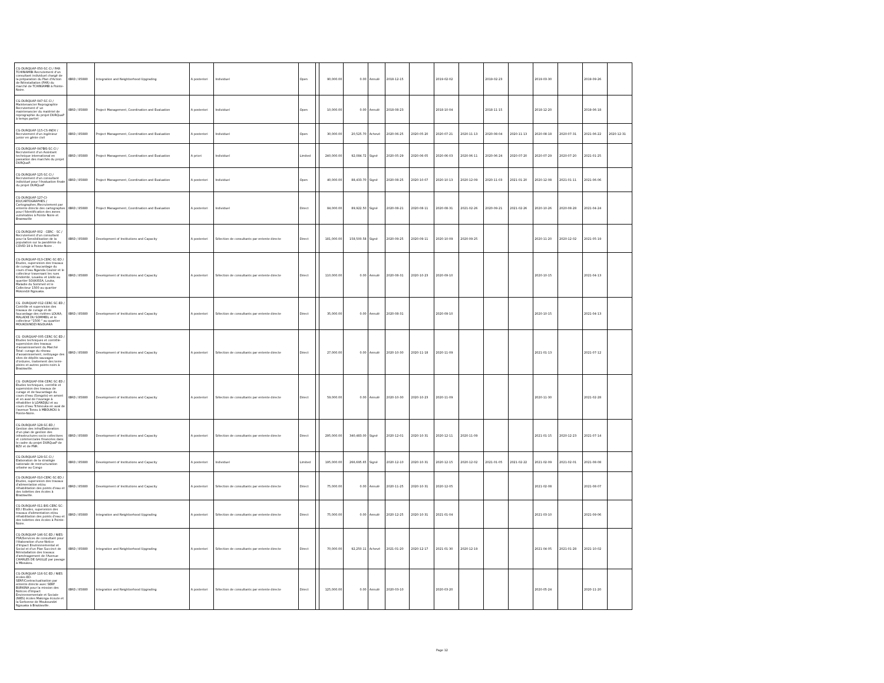| CG-DURQUAP-050-SC-CI / PAR TCHINIAMBI-Recrutement d'un consultant individuel chargé de la préparation du Plan d'Action de Réinstallation (PAR) du marché de TCHINIAMBI à Pointe-Noire. | IBRD / 85880 | Integration and Neighborhood Upgrading | A posteriori | Individuel | Open | | 90,000.00 | 0.00 | Annulé | 2018-12-15 | | 2019-02-02 | | 2019-02-23 | | 2019-03-30 | | 2019-09-26 | |
| CG-DURQUAP-047-SC-CI / Maintenancier Reprographie Recrutement d' un maintenancier du matériel de reprographie du projet DURQuaP à temps partiel | IBRD / 85880 | Project Management, Coordination and Evaluation | A posteriori | Individuel | Open | | 10,000.00 | 0.00 | Annulé | 2018-08-23 | | 2018-10-04 | | 2018-11-15 | | 2018-12-20 | | 2019-06-18 | |
| CG-DURQUAP-115-CS-INDV / Recrutement d'un ingénieur junior en génie civil | IBRD / 85880 | Project Management, Coordination and Evaluation | A posteriori | Individuel | Open | | 30,000.00 | 20,525.70 | Achevé | 2020-06-25 | 2020-05-20 | 2020-07-21 | 2020-11-13 | 2020-08-04 | 2020-11-13 | 2020-08-18 | 2020-07-31 | 2021-06-22 | 2020-12-31 |
| CG-DURQUAP-047BIS-SC-CI / Recrutement d'un Assistant technique international en passation des marchés du projet DURQuaP. | IBRD / 85880 | Project Management, Coordination and Evaluation | A priori | Individuel | Limited | | 240,000.00 | 92,084.72 | Signé | 2020-05-29 | 2020-06-05 | 2020-06-03 | 2020-06-11 | 2020-06-24 | 2020-07-20 | 2020-07-29 | 2020-07-20 | 2021-01-25 | |
| CG-DURQUAP-125-SC-CI / Recrutement d'un consultant individuel pour l'évaluation finale du projet DURQuaP | IBRD / 85880 | Project Management, Coordination and Evaluation | A posteriori | Individuel | Open | | 40,000.00 | 88,433.70 | Signé | 2020-08-25 | 2020-10-07 | 2020-10-13 | 2020-12-09 | 2020-11-03 | 2021-01-20 | 2020-12-08 | 2021-01-11 | 2021-06-06 | |
| CG-DURQUAP-127-CI-ED/CARTOGRAPHES / Cartographes /Recrutement par entente directe des cartographes pour l'Identification des zones vulnérables à Pointe Noire et Brazzaville | IBRD / 85880 | Project Management, Coordination and Evaluation | A posteriori | Individuel | Direct | | 84,000.00 | 89,922.50 | Signé | 2020-08-21 | 2020-08-11 | 2020-08-31 | 2021-02-26 | 2020-09-21 | 2021-02-26 | 2020-10-26 | 2020-08-28 | 2021-04-24 | |
| CG-DURQUAP-002 - CERC - SC / Recrutement d'un consultant pour la Sensibilisation de la population sur la pandémie du COVID-19 à Pointe-Noire . | IBRD / 85880 | Development of Institutions and Capacity | A posteriori | Sélection de consultants par entente directe | Direct | | 181,000.00 | 158,500.58 | Signé | 2020-09-25 | 2020-09-11 | 2020-10-09 | 2020-09-25 | | | 2020-11-20 | 2020-12-02 | 2021-05-19 | |
| CG-DURQUAP-013-CERC-SC-ED / Etudes, supervision des travaux de curage et faucardage du cours d'eau Nganda Couloir et le collecteur traversant les rues Kindombi, Loualou et Likibi au quartier SOUKISSA, Louka, Maladie du Sommeil et le Collecteur 1500 au quartier Mokondzi Ngouaka. | IBRD / 85880 | Development of Institutions and Capacity | A posteriori | Sélection de consultants par entente directe | Direct | | 110,000.00 | 0.00 | Annulé | 2020-08-31 | 2020-10-23 | 2020-09-10 | | | | 2020-10-15 | | 2021-04-13 | |
| CG -DURQUAP-012-CERC-SC-ED / Contrôle et supervision des travaux de curage et de faucardage des rivières LOUKA, MALADIE DU SOMMEIL et le collecteur "1500 " au quartier MOUKOUNDZI-NGOUAKA | IBRD / 85880 | Development of Institutions and Capacity | A posteriori | Sélection de consultants par entente directe | Direct | | 35,000.00 | 0.00 | Annulé | 2020-08-31 | | 2020-09-10 | | | | 2020-10-15 | | 2021-04-13 | |
| CG -DURQUAP-005-CERC-SC-ED / Etudes techniques et contrôle-supervision des travaux d'assainissement du Marché Total: curage du réseau d'assainissement, nettoyage des sites de dépôts sauvages d'ordures, traitement des terre-pleins et autres points noirs à Brazzaville. | IBRD / 85880 | Development of Institutions and Capacity | A posteriori | Sélection de consultants par entente directe | Direct | | 27,000.00 | 0.00 | Annulé | 2020-10-30 | 2020-11-18 | 2020-11-09 | | | | 2021-01-13 | | 2021-07-12 | |
| CG -DURQUAP-004-CERC-SC-ED / Etudes techniques, contrôle et supervision des travaux de curage et de faucardage du cours d'eau (Songolo) en amont et en aval de l'ouvrage à réhabiliter à LOANDJILI et au cours d'eau Tchinouka en aval de l'avenue Tonou à MBOUKOU à Pointe-Noire. | IBRD / 85880 | Development of Institutions and Capacity | A posteriori | Sélection de consultants par entente directe | Direct | | 59,000.00 | 0.00 | Annulé | 2020-10-30 | 2020-10-23 | 2020-11-09 | | | | 2020-11-30 | | 2021-02-28 | |
| CG-DURQUAP-128-SC-ED / Gestion des infra/Elaboration d'un plan de gestion des infrastructures socio-collectives et commerciales financées dans le cadre du projet DURQuaP de BZV et de PNR. | IBRD / 85880 | Development of Institutions and Capacity | A posteriori | Sélection de consultants par entente directe | Direct | | 295,000.00 | 340,483.00 | Signé | 2020-12-01 | 2020-10-31 | 2020-12-11 | 2020-11-09 | | | 2021-01-15 | 2020-12-23 | 2021-07-14 | |
| CG-DURQUAP-129-SC-CI / Elaboration de la stratégie nationale de restructuration urbaine au Congo | IBRD / 85880 | Development of Institutions and Capacity | A posteriori | Individuel | Limited | | 195,000.00 | 266,695.65 | Signé | 2020-12-10 | 2020-10-31 | 2020-12-15 | 2020-12-02 | 2021-01-05 | 2021-02-22 | 2021-02-09 | 2021-02-01 | 2021-08-08 | |
| CG-DURQUAP-010-CERC-SC-ED / Etudes, supervision des travaux d'alimentation et/ou réhabilitation des points d'eau et des toilettes des écoles à Brazzaville. | IBRD / 85880 | Development of Institutions and Capacity | A posteriori | Sélection de consultants par entente directe | Direct | | 75,000.00 | 0.00 | Annulé | 2020-11-25 | 2020-10-31 | 2020-12-05 | | | | 2021-02-08 | | 2021-08-07 | |
| CG-DURQUAP-011 BIS-CERC-SC-ED / Etudes, supervision des travaux d'alimentation et/ou réhabilitation des points d'eau et des toilettes des écoles à Pointe-Noire. | IBRD / 85880 | Integration and Neighborhood Upgrading | A posteriori | Sélection de consultants par entente directe | Direct | | 75,000.00 | 0.00 | Annulé | 2020-12-25 | 2020-10-31 | 2021-01-04 | | | | 2021-03-10 | | 2021-09-06 | |
| CG-DURQUAP-146-SC-ED / NIES-PSR/Services de consultant pour l'élaboration d'une Notice d'Impact Environnemental et Social et d'un Plan Succinct de Réinstallation des travaux d'aménagement de l'Avenue CHARLES DE GAULLE par pavage à Mboukou. | IBRD / 85880 | Integration and Neighborhood Upgrading | A posteriori | Sélection de consultants par entente directe | Direct | | 70,000.00 | 92,250.11 | Achevé | 2021-01-20 | 2020-12-17 | 2021-01-30 | 2020-12-19 | | | 2021-04-05 | 2021-01-28 | 2021-10-02 | |
| CG-DURQUAP-116-SC-ED / NIES écoles-ED-SERF/Contractualisation par entente directe avec SERF BURKINA pour la mission des Notices d'Impact Environnementale et Sociale (NIES) écoles Malonga écoute et la Sorbonne de Moukoundzi Ngouaka à Brazzaville. | IBRD / 85880 | Integration and Neighborhood Upgrading | A posteriori | Sélection de consultants par entente directe | Direct | | 125,000.00 | 0.00 | Annulé | 2020-03-10 | | 2020-03-20 | | | | 2020-05-24 | | 2020-11-20 | |
Page 12